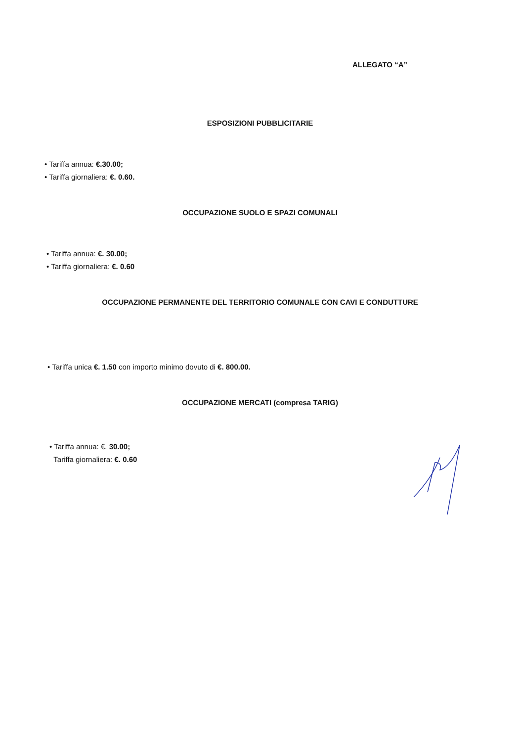ALLEGATO “A”
ESPOSIZIONI PUBBLICITARIE
• Tariffa annua: €.30.00;
• Tariffa giornaliera: €. 0.60.
OCCUPAZIONE SUOLO E SPAZI COMUNALI
• Tariffa annua: €. 30.00;
• Tariffa giornaliera: €. 0.60
OCCUPAZIONE PERMANENTE DEL TERRITORIO COMUNALE CON CAVI E CONDUTTURE
• Tariffa unica €. 1.50 con importo minimo dovuto di €. 800.00.
OCCUPAZIONE MERCATI (compresa TARIG)
• Tariffa annua: €. 30.00;
Tariffa giornaliera: €. 0.60